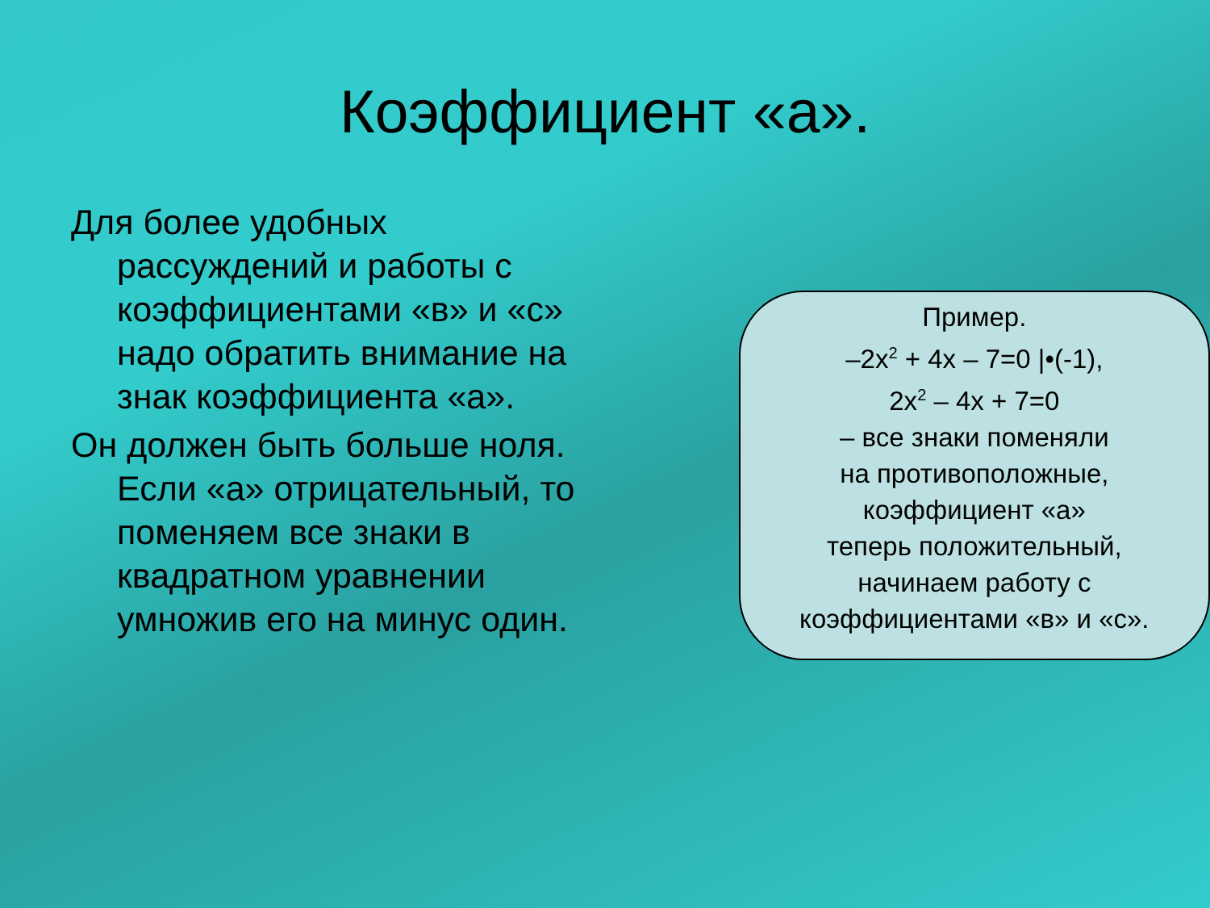Коэффициент «а».
Для более удобных рассуждений и работы с коэффициентами «в» и «с» надо обратить внимание на знак коэффициента «а».
Он должен быть больше ноля. Если «а» отрицательный, то поменяем все знаки в квадратном уравнении умножив его на минус один.
Пример.
–2x<sup>2</sup> + 4x – 7=0 |•(-1),
2x<sup>2</sup> – 4x + 7=0
– все знаки поменяли
на противоположные,
коэффициент «а»
теперь положительный,
начинаем работу с
коэффициентами «в» и «с».